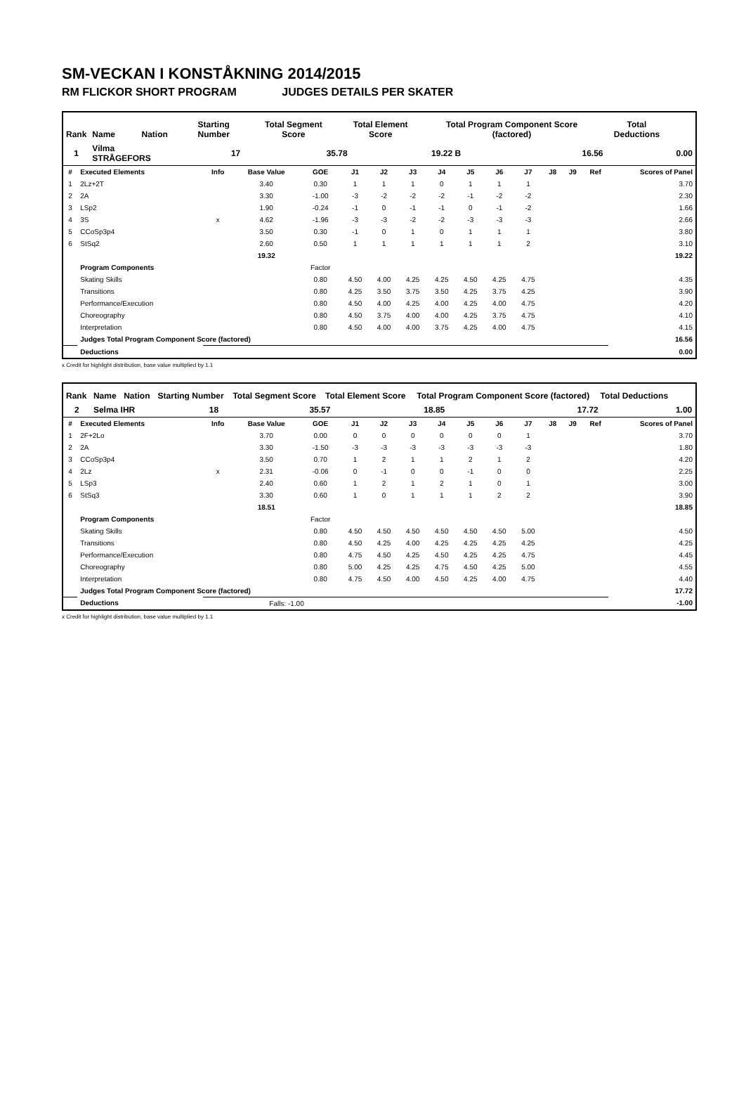SM-VECKAN I KONSTÅKNING 2014/2015
RM FLICKOR SHORT PROGRAM JUDGES DETAILS PER SKATER
| Rank | Name | Nation | Starting Number | Total Segment Score | | Total Element Score | | Total Program Component Score (factored) | | Total Deductions | |
| --- | --- | --- | --- | --- | --- | --- | --- | --- | --- | --- | --- |
| 1 | Vilma STRÅGEFORS | | 17 | | 35.78 | | 19.22 B | | 16.56 | | 0.00 |
| # | Executed Elements | Info | Base Value | GOE | J1 | J2 | J3 | J4 | J5 | J6 | J7 | J8 | J9 | Ref | Scores of Panel |
| --- | --- | --- | --- | --- | --- | --- | --- | --- | --- | --- | --- | --- | --- | --- | --- |
| 1 | 2Lz+2T | | 3.40 | 0.30 | 1 | 1 | 1 | 0 | 1 | 1 | 1 | | | | 3.70 |
| 2 | 2A | | 3.30 | -1.00 | -3 | -2 | -2 | -2 | -1 | -2 | -2 | | | | 2.30 |
| 3 | LSp2 | | 1.90 | -0.24 | -1 | 0 | -1 | -1 | 0 | -1 | -2 | | | | 1.66 |
| 4 | 3S | x | 4.62 | -1.96 | -3 | -3 | -2 | -2 | -3 | -3 | -3 | | | | 2.66 |
| 5 | CCoSp3p4 | | 3.50 | 0.30 | -1 | 0 | 1 | 0 | 1 | 1 | 1 | | | | 3.80 |
| 6 | StSq2 | | 2.60 | 0.50 | 1 | 1 | 1 | 1 | 1 | 1 | 2 | | | | 3.10 |
| | | | 19.32 | | | | | | | | | | | | 19.22 |
| | Program Components | | | Factor | | | | | | | | | | | |
| | Skating Skills | | | 0.80 | 4.50 | 4.00 | 4.25 | 4.25 | 4.50 | 4.25 | 4.75 | | | | 4.35 |
| | Transitions | | | 0.80 | 4.25 | 3.50 | 3.75 | 3.50 | 4.25 | 3.75 | 4.25 | | | | 3.90 |
| | Performance/Execution | | | 0.80 | 4.50 | 4.00 | 4.25 | 4.00 | 4.25 | 4.00 | 4.75 | | | | 4.20 |
| | Choreography | | | 0.80 | 4.50 | 3.75 | 4.00 | 4.00 | 4.25 | 3.75 | 4.75 | | | | 4.10 |
| | Interpretation | | | 0.80 | 4.50 | 4.00 | 4.00 | 3.75 | 4.25 | 4.00 | 4.75 | | | | 4.15 |
| | Judges Total Program Component Score (factored) | | | | | | | | | | | | | | 16.56 |
| | Deductions | | | | | | | | | | | | | | 0.00 |
x Credit for highlight distribution, base value multiplied by 1.1
| Rank | Name | Nation | Starting Number | Total Segment Score | | Total Element Score | | Total Program Component Score (factored) | | Total Deductions | |
| --- | --- | --- | --- | --- | --- | --- | --- | --- | --- | --- | --- |
| 2 | Selma IHR | | 18 | | 35.57 | | 18.85 | | 17.72 | | 1.00 |
| # | Executed Elements | Info | Base Value | GOE | J1 | J2 | J3 | J4 | J5 | J6 | J7 | J8 | J9 | Ref | Scores of Panel |
| --- | --- | --- | --- | --- | --- | --- | --- | --- | --- | --- | --- | --- | --- | --- | --- |
| 1 | 2F+2Lo | | 3.70 | 0.00 | 0 | 0 | 0 | 0 | 0 | 0 | 1 | | | | 3.70 |
| 2 | 2A | | 3.30 | -1.50 | -3 | -3 | -3 | -3 | -3 | -3 | -3 | | | | 1.80 |
| 3 | CCoSp3p4 | | 3.50 | 0.70 | 1 | 2 | 1 | 1 | 2 | 1 | 2 | | | | 4.20 |
| 4 | 2Lz | x | 2.31 | -0.06 | 0 | -1 | 0 | 0 | -1 | 0 | 0 | | | | 2.25 |
| 5 | LSp3 | | 2.40 | 0.60 | 1 | 2 | 1 | 2 | 1 | 0 | 1 | | | | 3.00 |
| 6 | StSq3 | | 3.30 | 0.60 | 1 | 0 | 1 | 1 | 1 | 2 | 2 | | | | 3.90 |
| | | | 18.51 | | | | | | | | | | | | 18.85 |
| | Program Components | | | Factor | | | | | | | | | | | |
| | Skating Skills | | | 0.80 | 4.50 | 4.50 | 4.50 | 4.50 | 4.50 | 4.50 | 5.00 | | | | 4.50 |
| | Transitions | | | 0.80 | 4.50 | 4.25 | 4.00 | 4.25 | 4.25 | 4.25 | 4.25 | | | | 4.25 |
| | Performance/Execution | | | 0.80 | 4.75 | 4.50 | 4.25 | 4.50 | 4.25 | 4.25 | 4.75 | | | | 4.45 |
| | Choreography | | | 0.80 | 5.00 | 4.25 | 4.25 | 4.75 | 4.50 | 4.25 | 5.00 | | | | 4.55 |
| | Interpretation | | | 0.80 | 4.75 | 4.50 | 4.00 | 4.50 | 4.25 | 4.00 | 4.75 | | | | 4.40 |
| | Judges Total Program Component Score (factored) | | | | | | | | | | | | | | 17.72 |
| | Deductions | | Falls: -1.00 | | | | | | | | | | | | -1.00 |
x Credit for highlight distribution, base value multiplied by 1.1